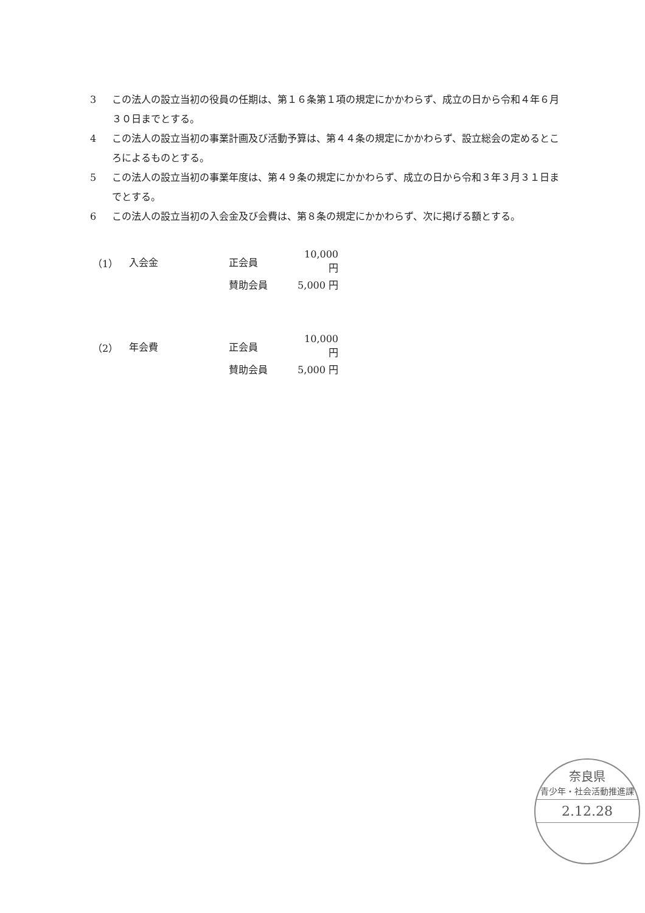3 この法人の設立当初の役員の任期は、第１６条第１項の規定にかかわらず、成立の日から令和４年６月３０日までとする。
4 この法人の設立当初の事業計画及び活動予算は、第４４条の規定にかかわらず、設立総会の定めるところによるものとする。
5 この法人の設立当初の事業年度は、第４９条の規定にかかわらず、成立の日から令和３年３月３１日までとする。
6 この法人の設立当初の入会金及び会費は、第８条の規定にかかわらず、次に掲げる額とする。
| （1） | 入会金 | 正会員 | 10,000 円 |
| | | 賛助会員 | 5,000 円 |
| （2） | 年会費 | 正会員 | 10,000 円 |
| | | 賛助会員 | 5,000 円 |
奈良県
青少年・社会活動推進課
2.12.28